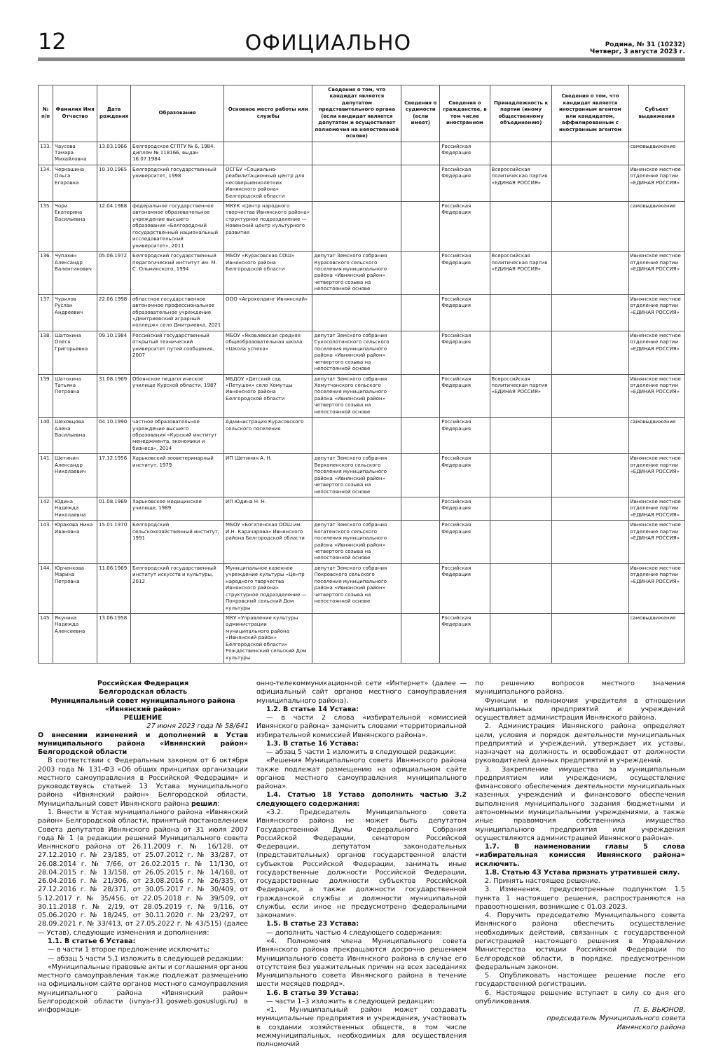12
ОФИЦИАЛЬНО
Родина, № 31 (10232)
Четверг, 3 августа 2023 г.
| № п/п | Фамилия Имя Отчество | Дата рождения | Образование | Основное место работы или службы | Сведения о том, что кандидат является депутатом представительного органа (если кандидат является депутатом и осуществляет полномочия на непостоянной основе) | Сведения о судимости (если имеет) | Сведения о гражданстве, в том числе иностранном | Принадлежность к партии (иному общественному объединению) | Сведения о том, что кандидат является иностранным агентом или кандидатом, аффилированным с иностранным агентом | Субъект выдвижения |
| --- | --- | --- | --- | --- | --- | --- | --- | --- | --- | --- |
| 133. | Чаусова Тамара Михайловна | 13.03.1966 | Белгородское СГПТУ № 6, 1984, диплом № 118166, выдан 16.07.1984 | | | | Российская Федерация | | | самовыдвижение |
| 134. | Черкашина Ольга Егоровна | 10.10.1965 | Белгородский государственный университет, 1998 | ОСГБУ «Социально-реабилитационный центр для несовершеннолетних Ивнянского района» Белгородской области | | | Российская Федерация | Всероссийская политическая партия «ЕДИНАЯ РОССИЯ» | | Ивнянское местное отделение партии «ЕДИНАЯ РОССИЯ» |
| 135. | Чори Екатерина Васильевна | 12.04.1988 | федеральное государственное автономное образовательное учреждение высшего образования «Белгородский государственный национальный исследовательский университет», 2011 | МКУК «Центр народного творчества Ивнянского района» структурное подразделение — Новенский центр культурного развития | | | Российская Федерация | | | самовыдвижение |
| 136. | Чупахин Александр Валентинович | 05.06.1972 | Белгородский государственный педагогический институт им. М. С. Ольминского, 1994 | МБОУ «Курасовская СОШ» Ивнянского района Белгородской области | депутат Земского собрания Курасовского сельского поселения муниципального района «Ивнянский район» четвертого созыва на непостоянной основе | | Российская Федерация | Всероссийская политическая партия «ЕДИНАЯ РОССИЯ» | | Ивнянское местное отделение партии «ЕДИНАЯ РОССИЯ» |
| 137. | Чурилов Руслан Андреевич | 22.06.1998 | областное государственное автономное профессиональное образовательное учреждение «Дмитриевский аграрный колледж» село Дмитриевка, 2021 | ООО «Агрохолдинг Ивнянский» | | | Российская Федерация | | | Ивнянское местное отделение партии «ЕДИНАЯ РОССИЯ» |
| 138. | Шатохина Олеся Григорьевна | 09.10.1984 | Российский государственный открытый технический университет путей сообщения, 2007 | МБОУ «Яковлевская средняя общеобразовательная школа «Школа успеха» | депутат Земского собрания Сухосолотинского сельского поселения муниципального района «Ивнянский район» четвертого созыва на непостоянной основе | | Российская Федерация | | | Ивнянское местное отделение партии «ЕДИНАЯ РОССИЯ» |
| 139. | Шатохина Татьяна Петровна | 31.08.1969 | Обоянское педагогическое училище Курской области, 1987 | МБДОУ «Детский сад «Петушок» село Хомутцы Ивнянского района Белгородской области | депутат Земского собрания Хомутчанского сельского поселения муниципального района «Ивнянский район» четвертого созыва на непостоянной основе | | Российская Федерация | Всероссийская политическая партия «ЕДИНАЯ РОССИЯ» | | Ивнянское местное отделение партии «ЕДИНАЯ РОССИЯ» |
| 140. | Шеховцова Алена Васильевна | 04.10.1990 | частное образовательное учреждение высшего образования «Курский институт менеджмента, экономики и бизнеса», 2014 | Администрация Курасовского сельского поселения | | | Российская Федерация | | | самовыдвижение |
| 141. | Щетинин Александр Николаевич | 17.12.1956 | Харьковский зооветеринарный институт, 1979 | ИП Щетинин А. Н. | депутат Земского собрания Верхопенского сельского поселения муниципального района «Ивнянский район» четвертого созыва на непостоянной основе | | Российская Федерация | | | Ивнянское местное отделение партии «ЕДИНАЯ РОССИЯ» |
| 142. | Юдина Надежда Николаевна | 01.08.1969 | Харьковское медицинское училище, 1989 | ИП Юдина Н. Н. | | | Российская Федерация | | | Ивнянское местное отделение партии «ЕДИНАЯ РОССИЯ» |
| 143. | Юракова Нина Ивановна | 15.01.1970 | Белгородский сельскохозяйственный институт, 1991 | МБОУ «Богатенская ООШ им. И.Н. Карачарова» Ивнянского района Белгородской области | депутат Земского собрания Богатенского сельского поселения муниципального района «Ивнянский район» четвертого созыва на непостоянной основе | | Российская Федерация | | | Ивнянское местное отделение партии «ЕДИНАЯ РОССИЯ» |
| 144. | Юрченкова Марина Петровна | 11.06.1969 | Белгородский государственный институт искусств и культуры, 2012 | Муниципальное казенное учреждение культуры «Центр народного творчества Ивнянского района» структурное подразделение — Покровский сельский Дом культуры | депутат Земского собрания Покровского сельского поселения муниципального района «Ивнянский район» четвертого созыва на непостоянной основе | | Российская Федерация | | | Ивнянское местное отделение партии «ЕДИНАЯ РОССИЯ» |
| 145. | Якунина Надежда Алексеевна | 13.06.1958 | | МКУ «Управление культуры администрации муниципального района «Ивнянский район» Белгородской области» Рождественский сельский Дом культуры | | | Российская Федерация | | | самовыдвижение |
Российская Федерация
Белгородская область
Муниципальный совет муниципального района
«Ивнянский район»
РЕШЕНИЕ
27 июня 2023 года № 58/641
О внесении изменений и дополнений в Устав муниципального района «Ивнянский район» Белгородской области
В соответствии с Федеральным законом от 6 октября 2003 года № 131-ФЗ «Об общих принципах организации местного самоуправления в Российской Федерации» и руководствуясь статьей 13 Устава муниципального района «Ивнянский район» Белгородской области, Муниципальный совет Ивнянского района решил:
1. Внести в Устав муниципального района «Ивнянский район» Белгородской области, принятый постановлением Совета депутатов Ивнянского района от 31 июля 2007 года № 1 (в редакции решений Муниципального совета Ивнянского района от 26.11.2009 г. № 16/128, от 27.12.2010 г. № 23/185, от 25.07.2012 г. № 33/287, от 26.08.2014 г. № 7/66, от 26.02.2015 г. № 11/130, от 28.04.2015 г. № 13/158, от 26.05.2015 г. № 14/168, от 26.04.2016 г. № 21/306, от 23.08.2016 г. № 26/335, от 27.12.2016 г. № 28/371, от 30.05.2017 г. № 30/409, от 5.12.2017 г. № 35/456, от 22.05.2018 г. № 39/509, от 30.11.2018 г. № 2/19, от 28.05.2019 г. № 9/116, от 05.06.2020 г. № 18/245, от 30.11.2020 г. № 23/297, от 28.09.2021 г. № 33/413, от 27.05.2022 г. № 43/515) (далее — Устав), следующие изменения и дополнения:
1.1. В статье 6 Устава:
— в части 1 второе предложение исключить;
— абзац 5 части 5.1 изложить в следующей редакции:
«Муниципальные правовые акты и соглашения органов местного самоуправления также подлежат размещению на официальном сайте органов местного самоуправления муниципального района «Ивнянский район» Белгородской области (ivnya-r31.gosweb.gosuslugi.ru) в информаци-
онно-телекоммуникационной сети «Интернет» (далее — официальный сайт органов местного самоуправления муниципального района).
1.2. В статье 14 Устава:
— в части 2 слова «избирательной комиссией Ивнянского района» заменить словами «территориальной избирательной комиссией Ивнянского района».
1.3. В статье 16 Устава:
— абзац 5 части 1 изложить в следующей редакции:
«Решения Муниципального совета Ивнянского района также подлежат размещению на официальном сайте органов местного самоуправления муниципального района».
1.4. Статью 18 Устава дополнить частью 3.2 следующего содержания:
«3.2. Председатель Муниципального совета Ивнянского района не может быть депутатом Государственной Думы Федерального Собрания Российской Федерации, сенатором Российской Федерации, депутатом законодательных (представительных) органов государственной власти субъектов Российской Федерации, занимать иные государственные должности Российской Федерации, государственные должности субъектов Российской Федерации, а также должности государственной гражданской службы и должности муниципальной службы, если иное не предусмотрено федеральными законами».
1.5. В статье 23 Устава:
— дополнить частью 4 следующего содержания:
«4. Полномочия члена Муниципального совета Ивнянского района прекращаются досрочно решением Муниципального совета Ивнянского района в случае его отсутствия без уважительных причин на всех заседаниях Муниципального совета Ивнянского района в течение шести месяцев подряд».
1.6. В статье 39 Устава:
— части 1–3 изложить в следующей редакции:
«1. Муниципальный район может создавать муниципальные предприятия и учреждения, участвовать в создании хозяйственных обществ, в том числе межмуниципальных, необходимых для осуществления полномочий
по решению вопросов местного значения муниципального района.
Функции и полномочия учредителя в отношении муниципальных предприятий и учреждений осуществляет администрация Ивнянского района.
2. Администрация Ивнянского района определяет цели, условия и порядок деятельности муниципальных предприятий и учреждений, утверждает их уставы, назначает на должность и освобождает от должности руководителей данных предприятий и учреждений.
3. Закрепление имущества за муниципальным предприятием или учреждением, осуществление финансового обеспечения деятельности муниципальных казенных учреждений и финансового обеспечения выполнения муниципального задания бюджетными и автономными муниципальными учреждениями, а также иные правомочия собственника имущества муниципального предприятия или учреждения осуществляются администрацией Ивнянского района».
1.7. В наименовании главы 5 слова «избирательная комиссия Ивнянского района» исключить.
1.8. Статью 43 Устава признать утратившей силу.
2. Принять настоящее решение.
3. Изменения, предусмотренные подпунктом 1.5 пункта 1 настоящего решения, распространяются на правоотношения, возникшие с 01.03.2023.
4. Поручить председателю Муниципального совета Ивнянского района обеспечить осуществление необходимых действий, связанных с государственной регистрацией настоящего решения в Управлении Министерства юстиции Российской Федерации по Белгородской области, в порядке, предусмотренном федеральным законом.
5. Опубликовать настоящее решение после его государственной регистрации.
6. Настоящее решение вступает в силу со дня его опубликования.
П. Б. ВЬЮНОВ,
председатель Муниципального совета
Ивнянского района